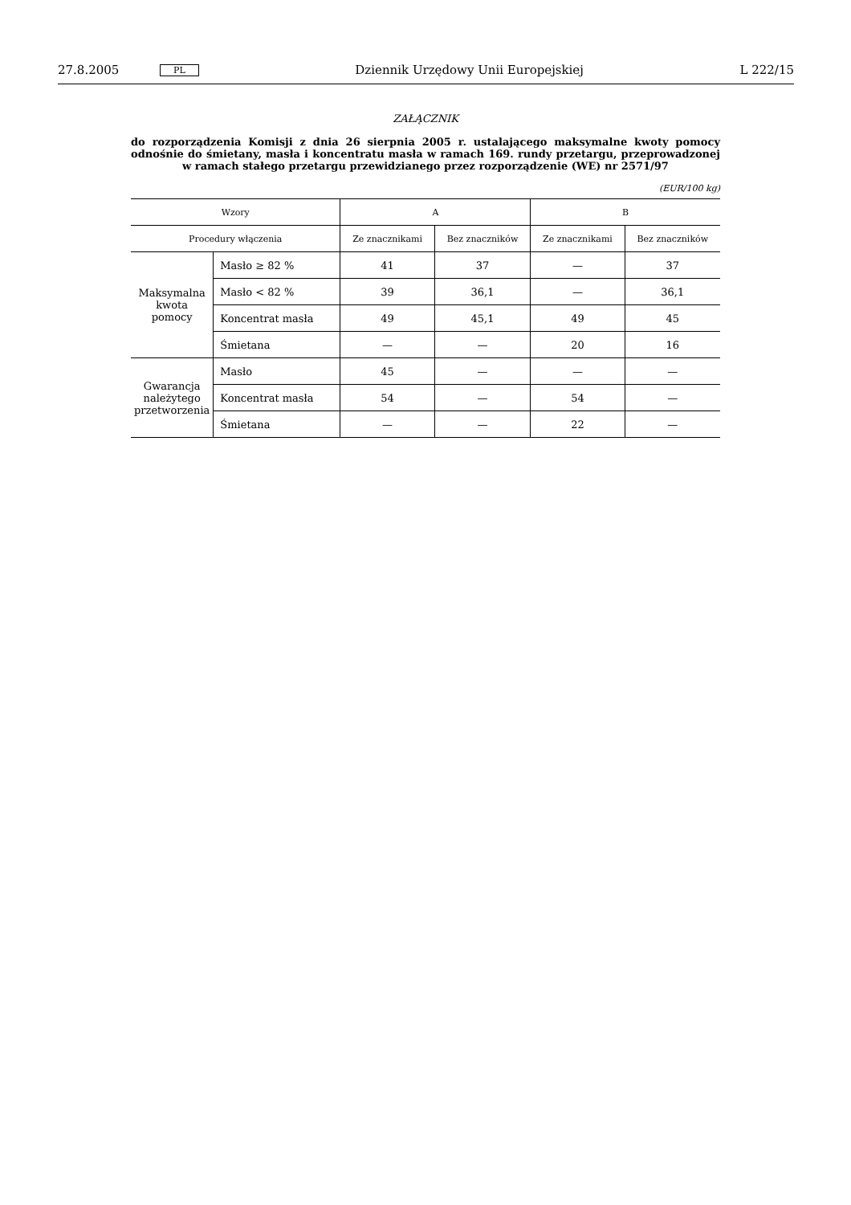27.8.2005 PL Dziennik Urzędowy Unii Europejskiej L 222/15
ZAŁĄCZNIK
do rozporządzenia Komisji z dnia 26 sierpnia 2005 r. ustalającego maksymalne kwoty pomocy odnośnie do śmietany, masła i koncentratu masła w ramach 169. rundy przetargu, przeprowadzonej w ramach stałego przetargu przewidzianego przez rozporządzenie (WE) nr 2571/97
(EUR/100 kg)
| Wzory | | A | | B | |
| --- | --- | --- | --- | --- | --- |
| Procedury włączenia | | Ze znacznikami | Bez znaczników | Ze znacznikami | Bez znaczników |
| Maksymalna kwota pomocy | Masło ≥ 82 % | 41 | 37 | — | 37 |
| | Masło < 82 % | 39 | 36,1 | — | 36,1 |
| | Koncentrat masła | 49 | 45,1 | 49 | 45 |
| | Śmietana | — | — | 20 | 16 |
| Gwarancja należytego przetworzenia | Masło | 45 | — | — | — |
| | Koncentrat masła | 54 | — | 54 | — |
| | Śmietana | — | — | 22 | — |